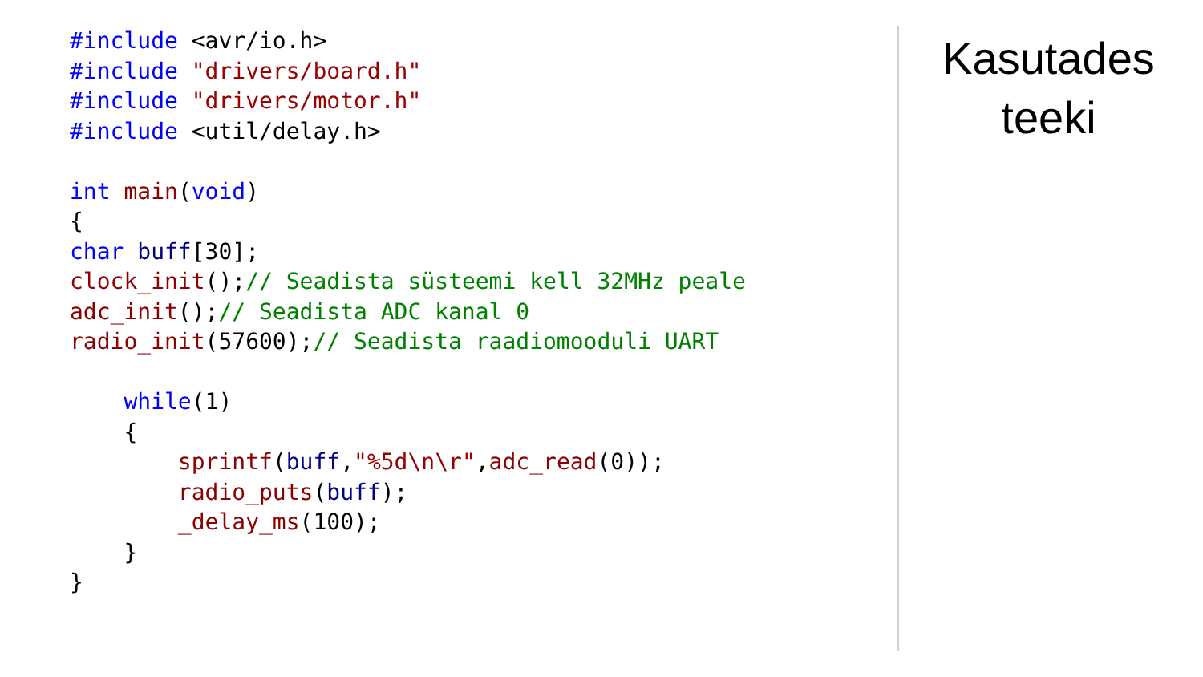#include <avr/io.h> #include "drivers/board.h" #include "drivers/motor.h" #include <util/delay.h> int main(void) { char buff[30]; clock_init();// Seadista süsteemi kell 32MHz peale adc_init();// Seadista ADC kanal 0 radio_init(57600);// Seadista raadiomooduli UART while(1) { sprintf(buff,"%5d\n\r",adc_read(0)); radio_puts(buff); _delay_ms(100); } }
Kasutades
teeki